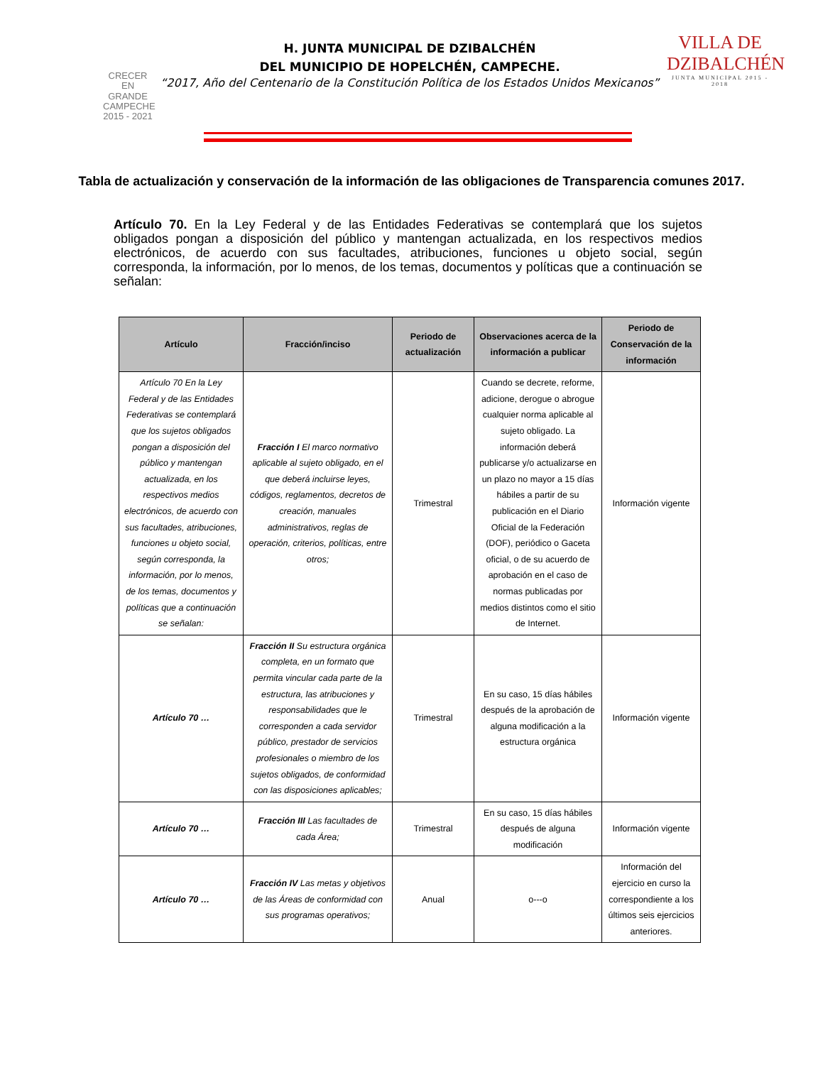CRECER
EN
GRANDE
CAMPECHE
2015 - 2021
H. JUNTA MUNICIPAL DE DZIBALCHÉN
DEL MUNICIPIO DE HOPELCHÉN, CAMPECHE.
“2017, Año del Centenario de la Constitución Política de los Estados Unidos Mexicanos”
VILLA DE DZIBALCHÉN
JUNTA MUNICIPAL 2015 - 2018
Tabla de actualización y conservación de la información de las obligaciones de Transparencia comunes 2017.
Artículo 70. En la Ley Federal y de las Entidades Federativas se contemplará que los sujetos obligados pongan a disposición del público y mantengan actualizada, en los respectivos medios electrónicos, de acuerdo con sus facultades, atribuciones, funciones u objeto social, según corresponda, la información, por lo menos, de los temas, documentos y políticas que a continuación se señalan:
| Artículo | Fracción/inciso | Periodo de actualización | Observaciones acerca de la información a publicar | Periodo de Conservación de la información |
| --- | --- | --- | --- | --- |
| Artículo 70 En la Ley Federal y de las Entidades Federativas se contemplará que los sujetos obligados pongan a disposición del público y mantengan actualizada, en los respectivos medios electrónicos, de acuerdo con sus facultades, atribuciones, funciones u objeto social, según corresponda, la información, por lo menos, de los temas, documentos y políticas que a continuación se señalan: | Fracción I El marco normativo aplicable al sujeto obligado, en el que deberá incluirse leyes, códigos, reglamentos, decretos de creación, manuales administrativos, reglas de operación, criterios, políticas, entre otros; | Trimestral | Cuando se decrete, reforme, adicione, derogue o abrogue cualquier norma aplicable al sujeto obligado. La información deberá publicarse y/o actualizarse en un plazo no mayor a 15 días hábiles a partir de su publicación en el Diario Oficial de la Federación (DOF), periódico o Gaceta oficial, o de su acuerdo de aprobación en el caso de normas publicadas por medios distintos como el sitio de Internet. | Información vigente |
| Artículo 70 … | Fracción II Su estructura orgánica completa, en un formato que permita vincular cada parte de la estructura, las atribuciones y responsabilidades que le corresponden a cada servidor público, prestador de servicios profesionales o miembro de los sujetos obligados, de conformidad con las disposiciones aplicables; | Trimestral | En su caso, 15 días hábiles después de la aprobación de alguna modificación a la estructura orgánica | Información vigente |
| Artículo 70 … | Fracción III Las facultades de cada Área; | Trimestral | En su caso, 15 días hábiles después de alguna modificación | Información vigente |
| Artículo 70 … | Fracción IV Las metas y objetivos de las Áreas de conformidad con sus programas operativos; | Anual | o---o | Información del ejercicio en curso la correspondiente a los últimos seis ejercicios anteriores. |